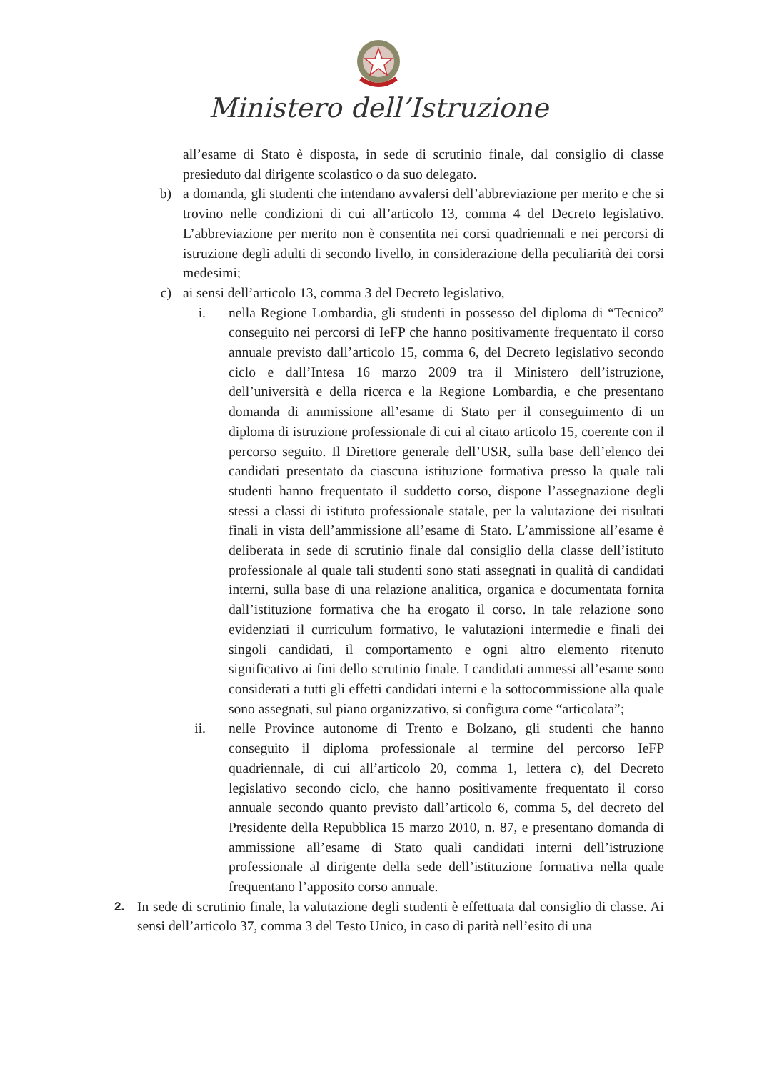Ministero dell’Istruzione
all’esame di Stato è disposta, in sede di scrutinio finale, dal consiglio di classe presieduto dal dirigente scolastico o da suo delegato.
b) a domanda, gli studenti che intendano avvalersi dell’abbreviazione per merito e che si trovino nelle condizioni di cui all’articolo 13, comma 4 del Decreto legislativo. L’abbreviazione per merito non è consentita nei corsi quadriennali e nei percorsi di istruzione degli adulti di secondo livello, in considerazione della peculiarità dei corsi medesimi;
c) ai sensi dell’articolo 13, comma 3 del Decreto legislativo,
i. nella Regione Lombardia, gli studenti in possesso del diploma di “Tecnico” conseguito nei percorsi di IeFP che hanno positivamente frequentato il corso annuale previsto dall’articolo 15, comma 6, del Decreto legislativo secondo ciclo e dall’Intesa 16 marzo 2009 tra il Ministero dell’istruzione, dell’università e della ricerca e la Regione Lombardia, e che presentano domanda di ammissione all’esame di Stato per il conseguimento di un diploma di istruzione professionale di cui al citato articolo 15, coerente con il percorso seguito. Il Direttore generale dell’USR, sulla base dell’elenco dei candidati presentato da ciascuna istituzione formativa presso la quale tali studenti hanno frequentato il suddetto corso, dispone l’assegnazione degli stessi a classi di istituto professionale statale, per la valutazione dei risultati finali in vista dell’ammissione all’esame di Stato. L’ammissione all’esame è deliberata in sede di scrutinio finale dal consiglio della classe dell’istituto professionale al quale tali studenti sono stati assegnati in qualità di candidati interni, sulla base di una relazione analitica, organica e documentata fornita dall’istituzione formativa che ha erogato il corso. In tale relazione sono evidenziati il curriculum formativo, le valutazioni intermedie e finali dei singoli candidati, il comportamento e ogni altro elemento ritenuto significativo ai fini dello scrutinio finale. I candidati ammessi all’esame sono considerati a tutti gli effetti candidati interni e la sottocommissione alla quale sono assegnati, sul piano organizzativo, si configura come “articolata”;
ii. nelle Province autonome di Trento e Bolzano, gli studenti che hanno conseguito il diploma professionale al termine del percorso IeFP quadriennale, di cui all’articolo 20, comma 1, lettera c), del Decreto legislativo secondo ciclo, che hanno positivamente frequentato il corso annuale secondo quanto previsto dall’articolo 6, comma 5, del decreto del Presidente della Repubblica 15 marzo 2010, n. 87, e presentano domanda di ammissione all’esame di Stato quali candidati interni dell’istruzione professionale al dirigente della sede dell’istituzione formativa nella quale frequentano l’apposito corso annuale.
2. In sede di scrutinio finale, la valutazione degli studenti è effettuata dal consiglio di classe. Ai sensi dell’articolo 37, comma 3 del Testo Unico, in caso di parità nell’esito di una